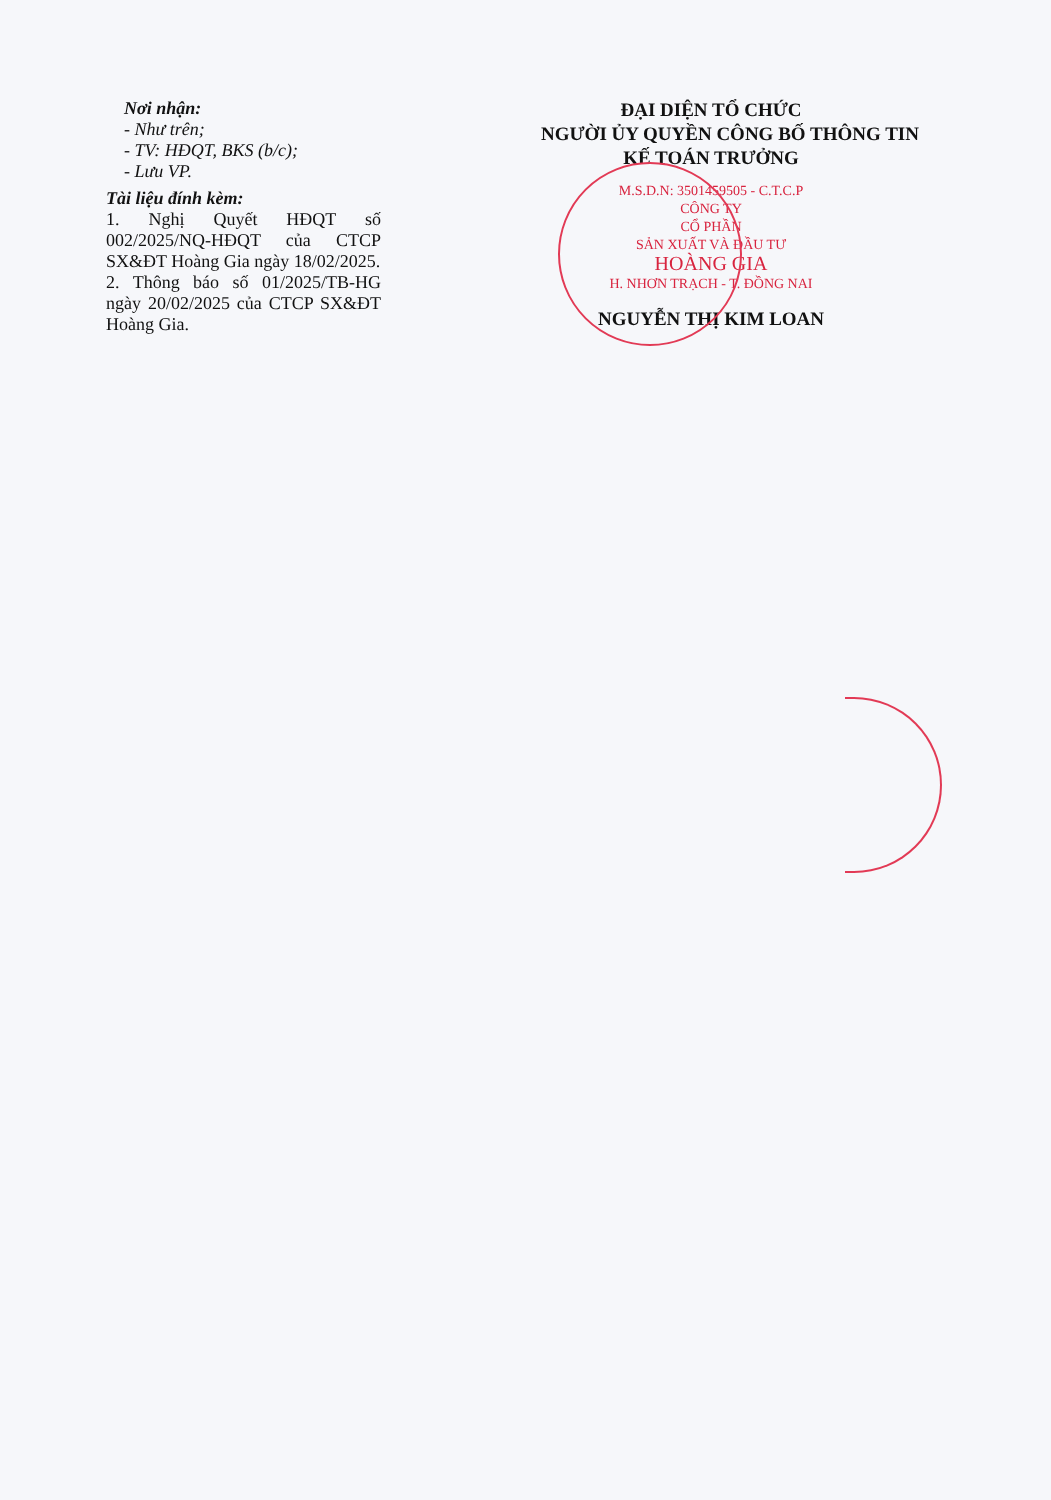Nơi nhận:
- Như trên;
- TV: HĐQT, BKS (b/c);
- Lưu VP.
Tài liệu đính kèm:
1. Nghị Quyết HĐQT số 002/2025/NQ-HĐQT của CTCP SX&ĐT Hoàng Gia ngày 18/02/2025.
2. Thông báo số 01/2025/TB-HG ngày 20/02/2025 của CTCP SX&ĐT Hoàng Gia.
ĐẠI DIỆN TỔ CHỨC
NGƯỜI ỦY QUYỀN CÔNG BỐ THÔNG TIN
KẾ TOÁN TRƯỞNG
M.S.D.N: 3501459505 - C.T.C.P
CÔNG TY
CỔ PHẦN
SẢN XUẤT VÀ ĐẦU TƯ
HOÀNG GIA
H. NHƠN TRẠCH - T. ĐỒNG NAI
NGUYỄN THỊ KIM LOAN